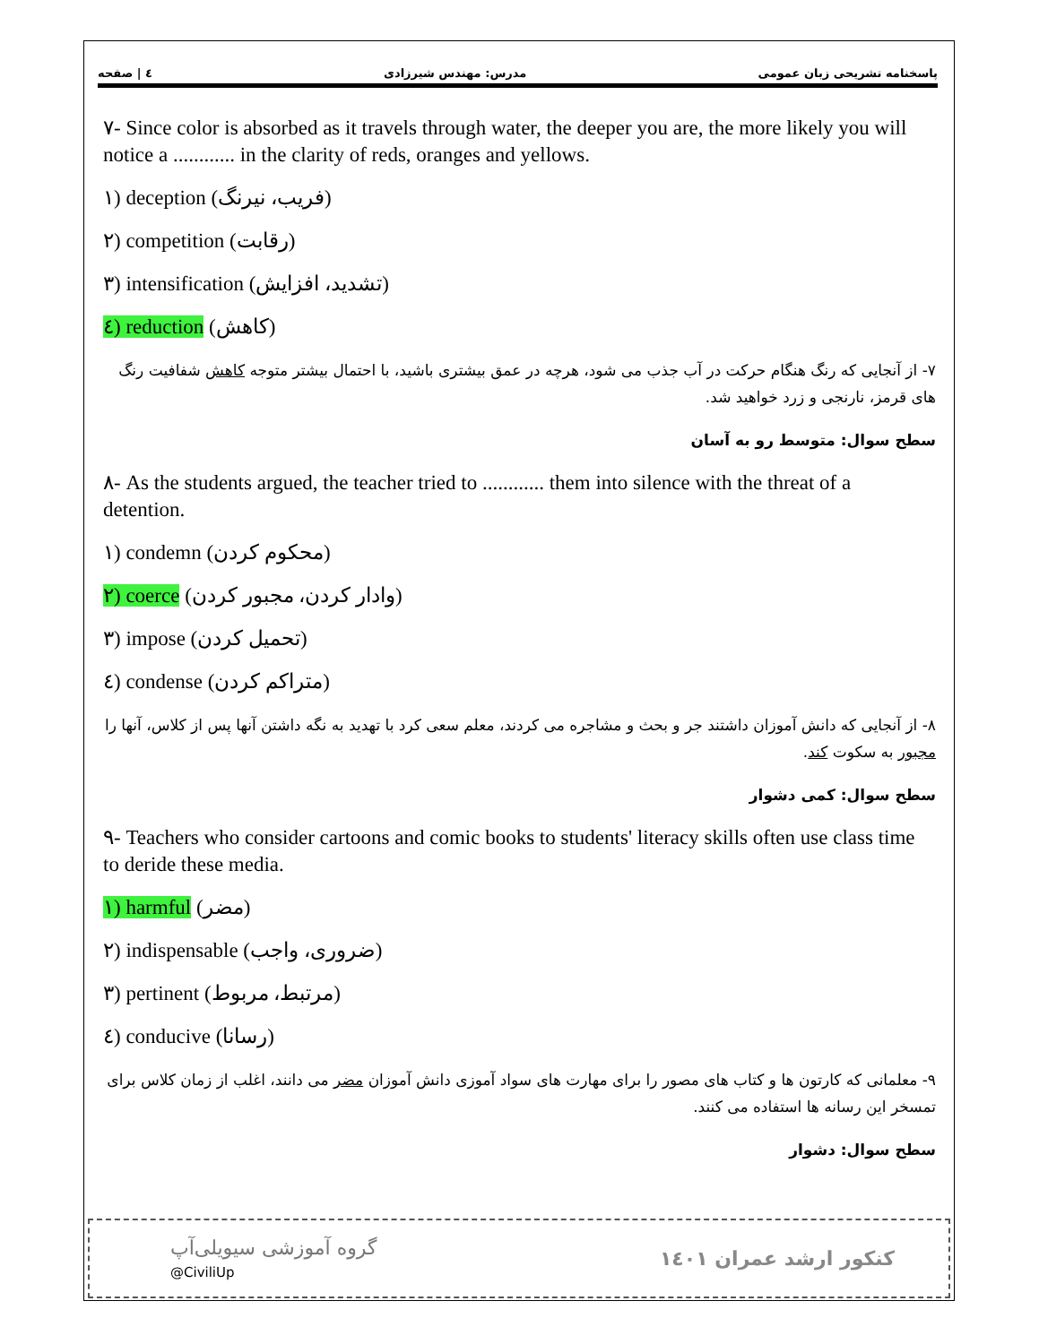پاسخنامه تشریحی زبان عمومی مدرس: مهندس شیرزادی ٤ | صفحه
٧- Since color is absorbed as it travels through water, the deeper you are, the more likely you will notice a ............ in the clarity of reds, oranges and yellows.
١) deception (فریب، نیرنگ)
٢) competition (رقابت)
٣) intensification (تشدید، افزایش)
٤) reduction (کاهش)
٧- از آنجایی که رنگ هنگام حرکت در آب جذب می شود، هرچه در عمق بیشتری باشید، با احتمال بیشتر متوجه کاهش شفافیت رنگ های قرمز، نارنجی و زرد خواهید شد.
سطح سوال: متوسط رو به آسان
٨- As the students argued, the teacher tried to ............ them into silence with the threat of a detention.
١) condemn (محکوم کردن)
٢) coerce (وادار کردن، مجبور کردن)
٣) impose (تحمیل کردن)
٤) condense (متراکم کردن)
٨- از آنجایی که دانش آموزان داشتند جر و بحث و مشاجره می کردند، معلم سعی کرد با تهدید به نگه داشتن آنها پس از کلاس، آنها را مجبور به سکوت کند.
سطح سوال: کمی دشوار
٩- Teachers who consider cartoons and comic books to students' literacy skills often use class time to deride these media.
١) harmful (مضر)
٢) indispensable (ضروری، واجب)
٣) pertinent (مرتبط، مربوط)
٤) conducive (رسانا)
٩- معلمانی که کارتون ها و کتاب های مصور را برای مهارت های سواد آموزی دانش آموزان مضر می دانند، اغلب از زمان کلاس برای تمسخر این رسانه ها استفاده می کنند.
سطح سوال: دشوار
گروه آموزشی سیویلی‌آپ
@CiviliUp
کنکور ارشد عمران ١٤٠١